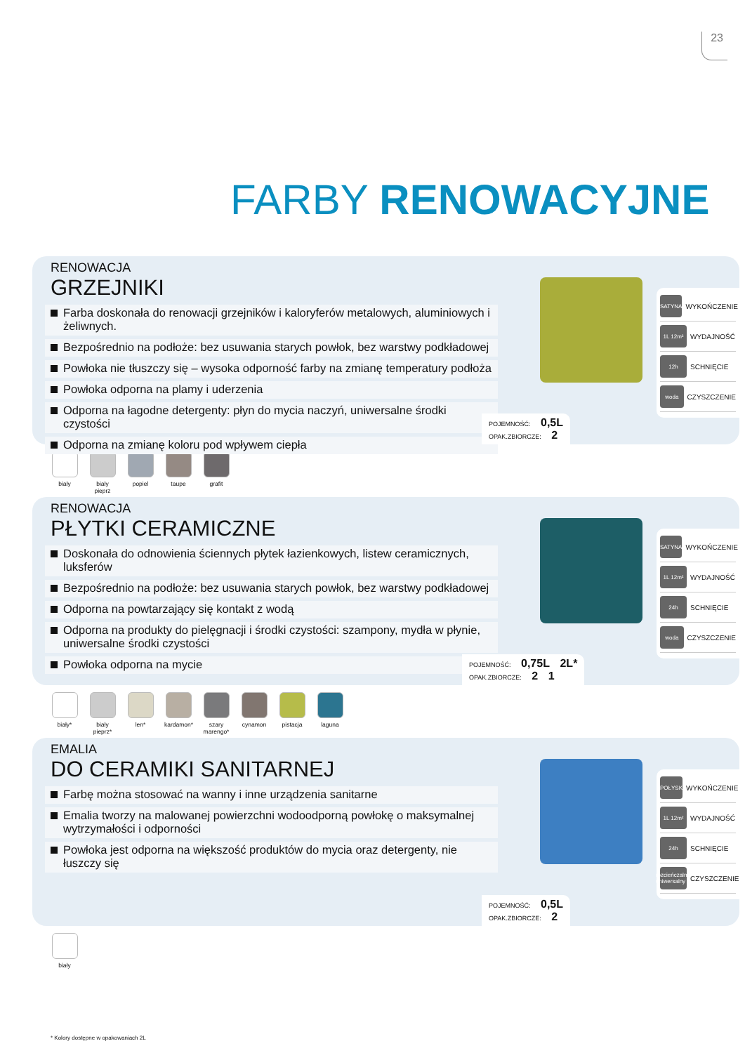23
FARBY RENOWACYJNE
RENOWACJA
GRZEJNIKI
Farba doskonała do renowacji grzejników i kaloryferów metalowych, aluminiowych i żeliwnych.
Bezpośrednio na podłoże: bez usuwania starych powłok, bez warstwy podkładowej
Powłoka nie tłuszczy się – wysoka odporność farby na zmianę temperatury podłoża
Powłoka odporna na plamy i uderzenia
Odporna na łagodne detergenty: płyn do mycia naczyń, uniwersalne środki czystości
Odporna na zmianę koloru pod wpływem ciepła
SATYNA WYKOŃCZENIE
1L 12m² WYDAJNOŚĆ
12h SCHNIĘCIE
woda CZYSZCZENIE
POJEMNOŚĆ: 0,5L
OPAK.ZBIORCZE: 2
biały biały pieprz
popiel taupe grafit
RENOWACJA
PŁYTKI CERAMICZNE
Doskonała do odnowienia ściennych płytek łazienkowych, listew ceramicznych, luksferów
Bezpośrednio na podłoże: bez usuwania starych powłok, bez warstwy podkładowej
Odporna na powtarzający się kontakt z wodą
Odporna na produkty do pielęgnacji i środki czystości: szampony, mydła w płynie, uniwersalne środki czystości
Powłoka odporna na mycie
SATYNA WYKOŃCZENIE
1L 12m² WYDAJNOŚĆ
24h SCHNIĘCIE
woda CZYSZCZENIE
POJEMNOŚĆ: 0,75L 2L*
OPAK.ZBIORCZE: 2 1
biały* biały pieprz*
len* kardamon*
szary marengo*
cynamon pistacja
laguna
EMALIA
DO CERAMIKI SANITARNEJ
Farbę można stosować na wanny i inne urządzenia sanitarne
Emalia tworzy na malowanej powierzchni wodoodporną powłokę o maksymalnej wytrzymałości i odporności
Powłoka jest odporna na większość produktów do mycia oraz detergenty, nie łuszczy się
POŁYSK WYKOŃCZENIE
1L 12m² WYDAJNOŚĆ
24h SCHNIĘCIE
rozcieńczalnik uniwersalny CZYSZCZENIE
POJEMNOŚĆ: 0,5L
OPAK.ZBIORCZE: 2
biały
* Kolory dostępne w opakowaniach 2L